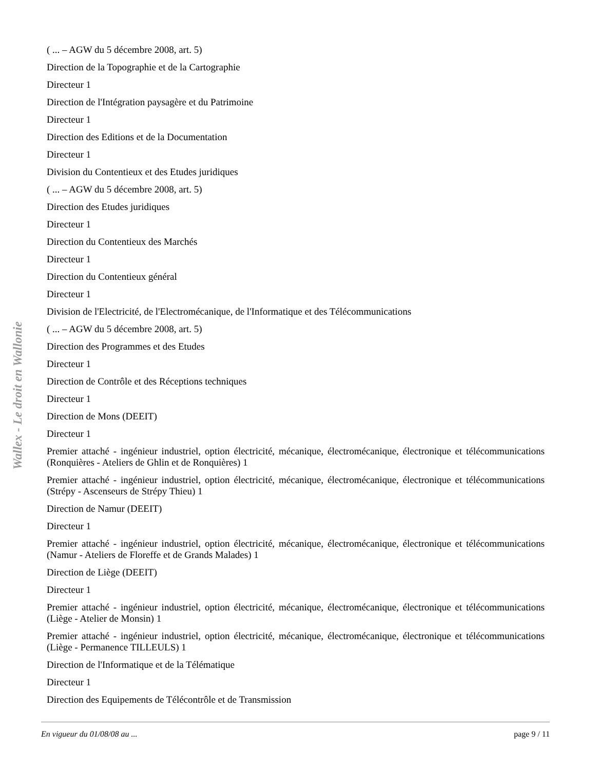Wallex - Le droit en Wallonie
( ... – AGW du 5 décembre 2008, art. 5)
Direction de la Topographie et de la Cartographie
Directeur 1
Direction de l'Intégration paysagère et du Patrimoine
Directeur 1
Direction des Editions et de la Documentation
Directeur 1
Division du Contentieux et des Etudes juridiques
( ... – AGW du 5 décembre 2008, art. 5)
Direction des Etudes juridiques
Directeur 1
Direction du Contentieux des Marchés
Directeur 1
Direction du Contentieux général
Directeur 1
Division de l'Electricité, de l'Electromécanique, de l'Informatique et des Télécommunications
( ... – AGW du 5 décembre 2008, art. 5)
Direction des Programmes et des Etudes
Directeur 1
Direction de Contrôle et des Réceptions techniques
Directeur 1
Direction de Mons (DEEIT)
Directeur 1
Premier attaché - ingénieur industriel, option électricité, mécanique, électromécanique, électronique et télécommunications (Ronquières - Ateliers de Ghlin et de Ronquières) 1
Premier attaché - ingénieur industriel, option électricité, mécanique, électromécanique, électronique et télécommunications (Strépy - Ascenseurs de Strépy Thieu) 1
Direction de Namur (DEEIT)
Directeur 1
Premier attaché - ingénieur industriel, option électricité, mécanique, électromécanique, électronique et télécommunications (Namur - Ateliers de Floreffe et de Grands Malades) 1
Direction de Liège (DEEIT)
Directeur 1
Premier attaché - ingénieur industriel, option électricité, mécanique, électromécanique, électronique et télécommunications (Liège - Atelier de Monsin) 1
Premier attaché - ingénieur industriel, option électricité, mécanique, électromécanique, électronique et télécommunications (Liège - Permanence TILLEULS) 1
Direction de l'Informatique et de la Télématique
Directeur 1
Direction des Equipements de Télécontrôle et de Transmission
En vigueur du 01/08/08 au ... page 9 / 11